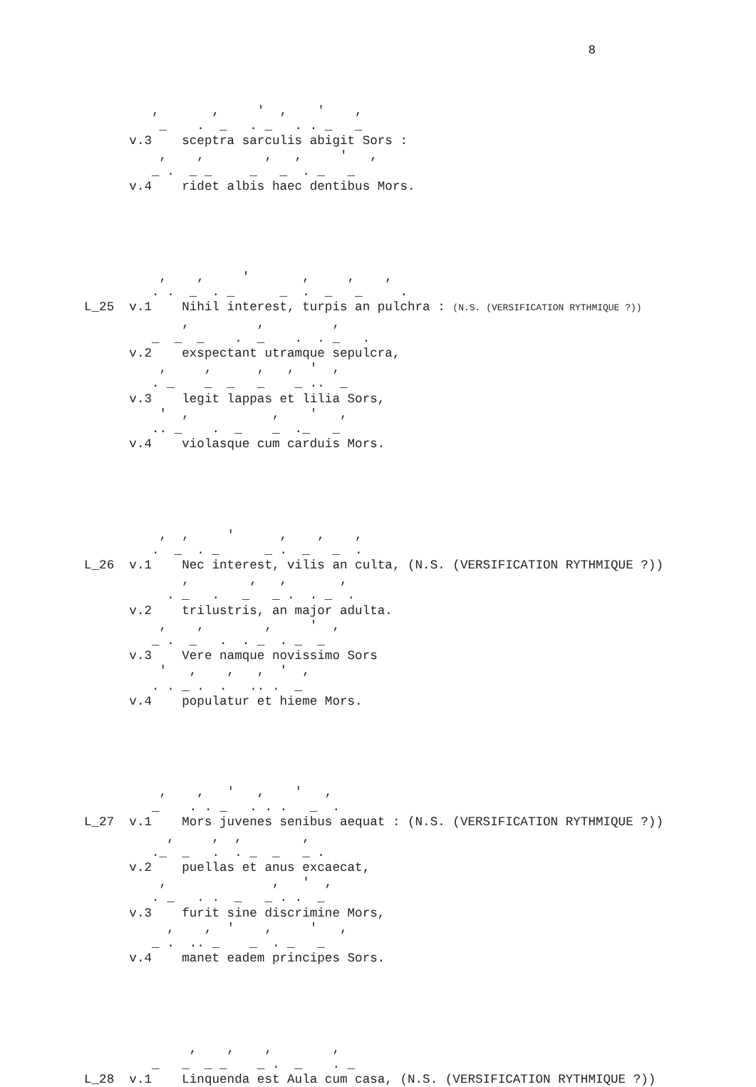8



         ,       ,     '  ,    '    ,
          _    .  _   . _   . . _   _
      v.3    sceptra sarculis abigit Sors :
          ,    ,        ,   ,     '   ,
         _ .  _ _     _   _  . _   _
      v.4    ridet albis haec dentibus Mors.





          ,    ,     '       ,     ,    ,
         . .  _  . _      _  .  _   _     .
L_25  v.1    Nihil interest, turpis an pulchra : (N.S. (VERSIFICATION RYTHMIQUE ?))
             ,         ,         ,
         _  _  _    .  _    .  . _   .
      v.2    exspectant utramque sepulcra,
          ,     ,      ,   ,  '  ,
         . _    _  _   _    _ ..  _
      v.3    legit lappas et lilia Sors,
          '  ,           ,    '   ,
         .. _    .  _    _  ._   _
      v.4    violasque cum carduis Mors.





          ,  ,     '      ,    ,    ,
         .  _  . _      _ .  _   _  .
L_26  v.1    Nec interest, vilis an culta, (N.S. (VERSIFICATION RYTHMIQUE ?))
             ,        ,   ,       ,
           . _   .   _   _ .  . _  .
      v.2    trilustris, an major adulta.
          ,    ,        ,     '  ,
         _ .  _   .  . _  . _  _
      v.3    Vere namque novissimo Sors
          '   ,    ,   ,  '  ,
         . . _ .  .   .. .  _
      v.4    populatur et hieme Mors.





          ,    ,   '   ,    '   ,
         _    . . _   . . .   _  .
L_27  v.1    Mors juvenes senibus aequat : (N.S. (VERSIFICATION RYTHMIQUE ?))
           ,     ,  ,        ,
         ._  _   .  . _  _   _ .
      v.2    puellas et anus excaecat,
          ,              ,   '  ,
         . _   . .  _   _ . .  _
      v.3    furit sine discrimine Mors,
           ,    ,  '    ,     '   ,
         _ .  .. _    _  . _   _
      v.4    manet eadem principes Sors.





              ,    ,    ,        ,
         _   _  _ _    _ .  _    . _
L_28  v.1    Linquenda est Aula cum casa, (N.S. (VERSIFICATION RYTHMIQUE ?))